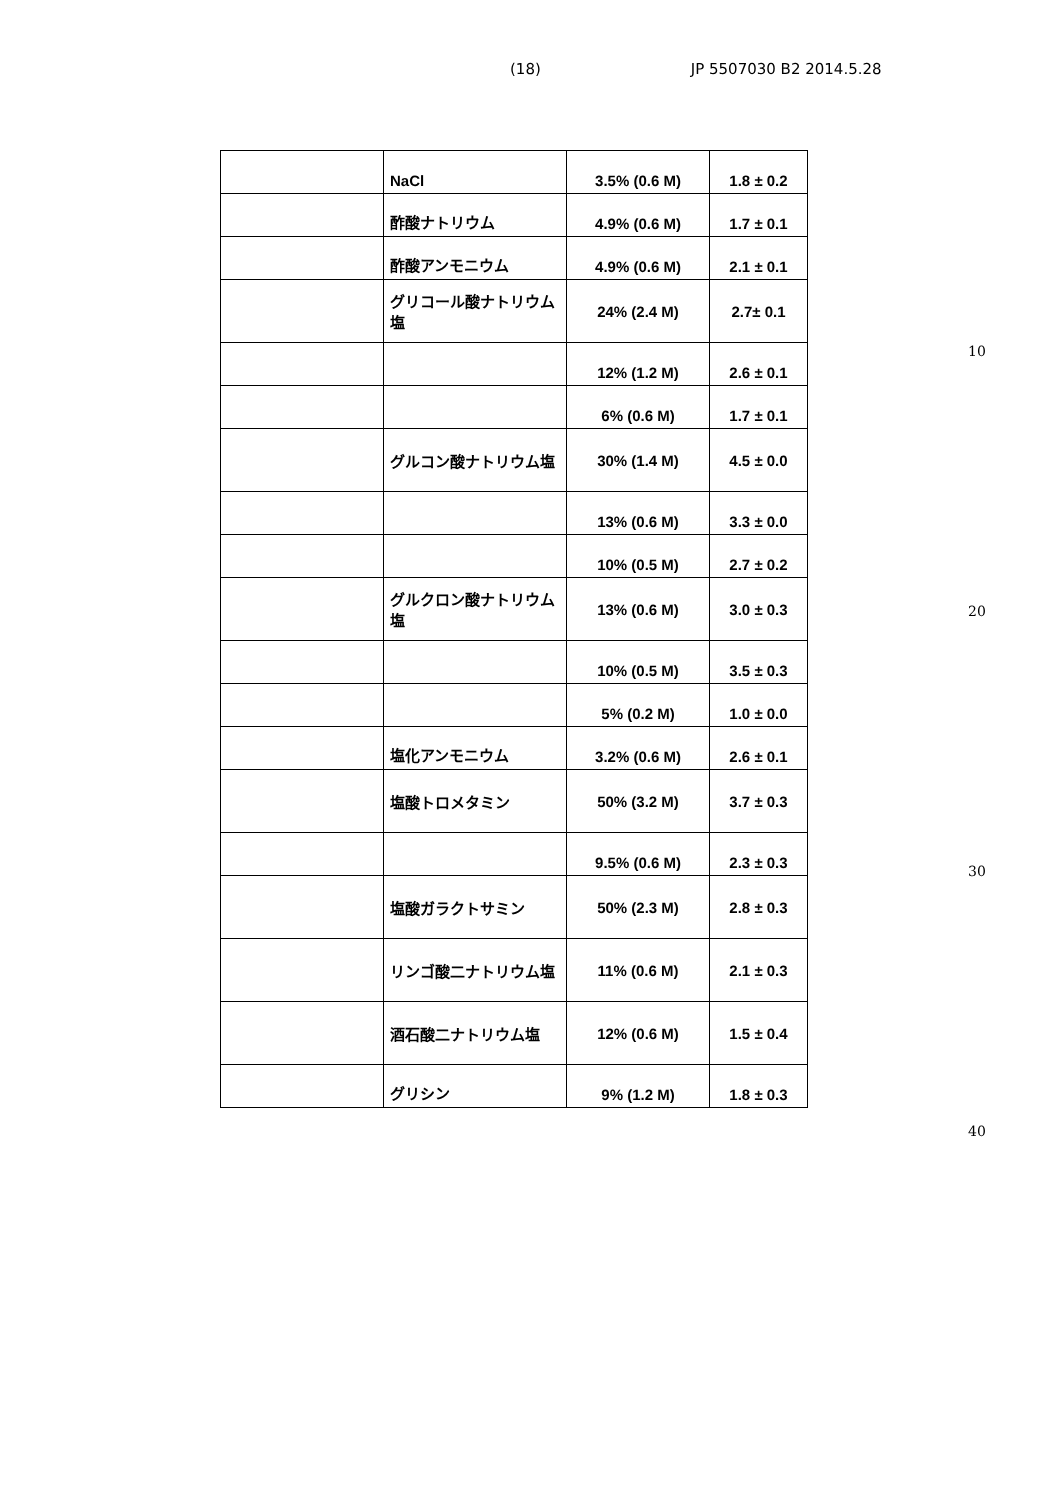(18) JP 5507030 B2 2014.5.28
| | NaCl | 3.5% (0.6 M) | 1.8 ± 0.2 |
| | 酢酸ナトリウム | 4.9% (0.6 M) | 1.7 ± 0.1 |
| | 酢酸アンモニウム | 4.9% (0.6 M) | 2.1 ± 0.1 |
| | グリコール酸ナトリウム塩 | 24% (2.4 M) | 2.7± 0.1 |
| | | 12% (1.2 M) | 2.6 ± 0.1 |
| | | 6% (0.6 M) | 1.7 ± 0.1 |
| | グルコン酸ナトリウム塩 | 30% (1.4 M) | 4.5 ± 0.0 |
| | | 13% (0.6 M) | 3.3 ± 0.0 |
| | | 10% (0.5 M) | 2.7 ± 0.2 |
| | グルクロン酸ナトリウム塩 | 13% (0.6 M) | 3.0 ± 0.3 |
| | | 10% (0.5 M) | 3.5 ± 0.3 |
| | | 5% (0.2 M) | 1.0 ± 0.0 |
| | 塩化アンモニウム | 3.2% (0.6 M) | 2.6 ± 0.1 |
| | 塩酸トロメタミン | 50% (3.2 M) | 3.7 ± 0.3 |
| | | 9.5% (0.6 M) | 2.3 ± 0.3 |
| | 塩酸ガラクトサミン | 50% (2.3 M) | 2.8 ± 0.3 |
| | リンゴ酸二ナトリウム塩 | 11% (0.6 M) | 2.1 ± 0.3 |
| | 酒石酸二ナトリウム塩 | 12% (0.6 M) | 1.5 ± 0.4 |
| | グリシン | 9% (1.2 M) | 1.8 ± 0.3 |
10
20
30
40